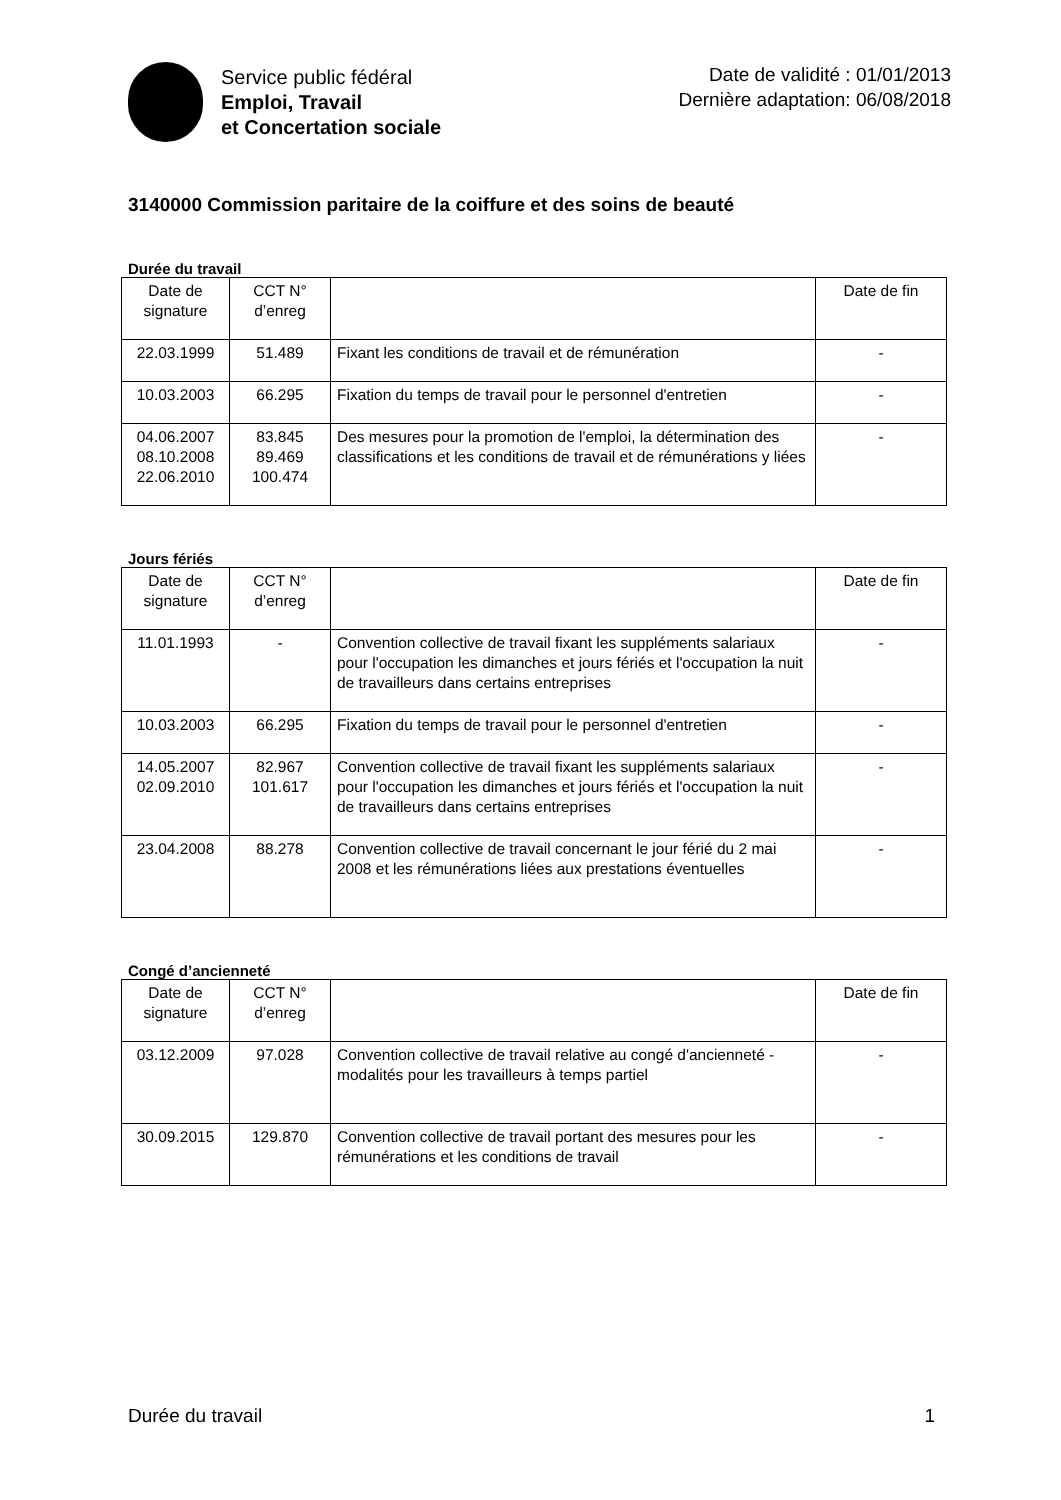Service public fédéral
Emploi, Travail
et Concertation sociale
Date de validité : 01/01/2013
Dernière adaptation: 06/08/2018
3140000 Commission paritaire de la coiffure et des soins de beauté
Durée du travail
| Date de signature | CCT N° d’enreg | | Date de fin |
| 22.03.1999 | 51.489 | Fixant les conditions de travail et de rémunération | - |
| 10.03.2003 | 66.295 | Fixation du temps de travail pour le personnel d'entretien | - |
| 04.06.2007 08.10.2008 22.06.2010 | 83.845 89.469 100.474 | Des mesures pour la promotion de l'emploi, la détermination des classifications et les conditions de travail et de rémunérations y liées | - |
Jours fériés
| Date de signature | CCT N° d’enreg | | Date de fin |
| 11.01.1993 | - | Convention collective de travail fixant les suppléments salariaux pour l'occupation les dimanches et jours fériés et l'occupation la nuit de travailleurs dans certains entreprises | - |
| 10.03.2003 | 66.295 | Fixation du temps de travail pour le personnel d'entretien | - |
| 14.05.2007 02.09.2010 | 82.967 101.617 | Convention collective de travail fixant les suppléments salariaux pour l'occupation les dimanches et jours fériés et l'occupation la nuit de travailleurs dans certains entreprises | - |
| 23.04.2008 | 88.278 | Convention collective de travail concernant le jour férié du 2 mai 2008 et les rémunérations liées aux prestations éventuelles | - |
Congé d’ancienneté
| Date de signature | CCT N° d’enreg | | Date de fin |
| 03.12.2009 | 97.028 | Convention collective de travail relative au congé d'ancienneté - modalités pour les travailleurs à temps partiel | - |
| 30.09.2015 | 129.870 | Convention collective de travail portant des mesures pour les rémunérations et les conditions de travail | - |
Durée du travail 1